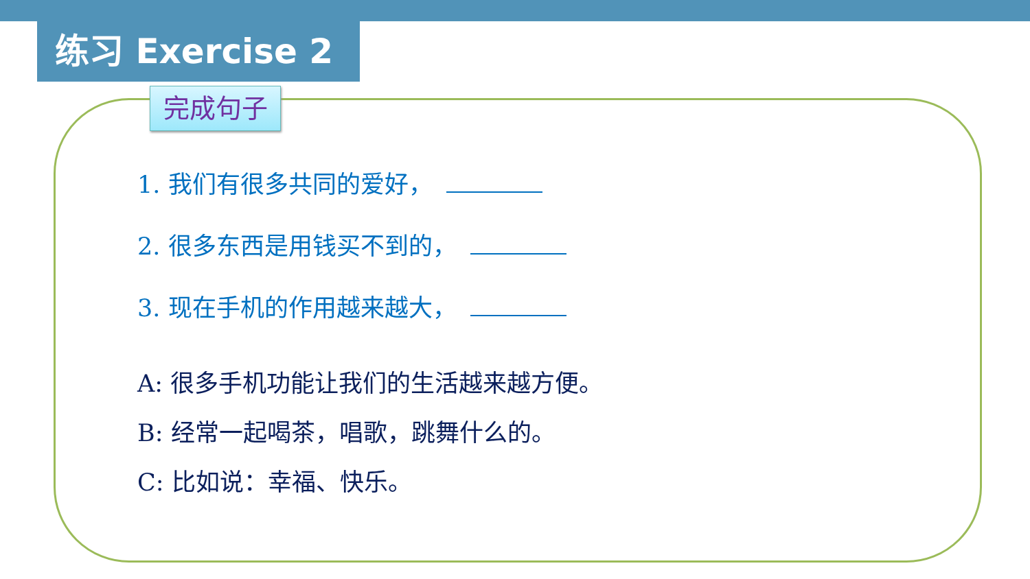练习 Exercise 2
完成句子
1. 我们有很多共同的爱好，
2. 很多东西是用钱买不到的，
3. 现在手机的作用越来越大，
A: 很多手机功能让我们的生活越来越方便。
B: 经常一起喝茶，唱歌，跳舞什么的。
C: 比如说：幸福、快乐。